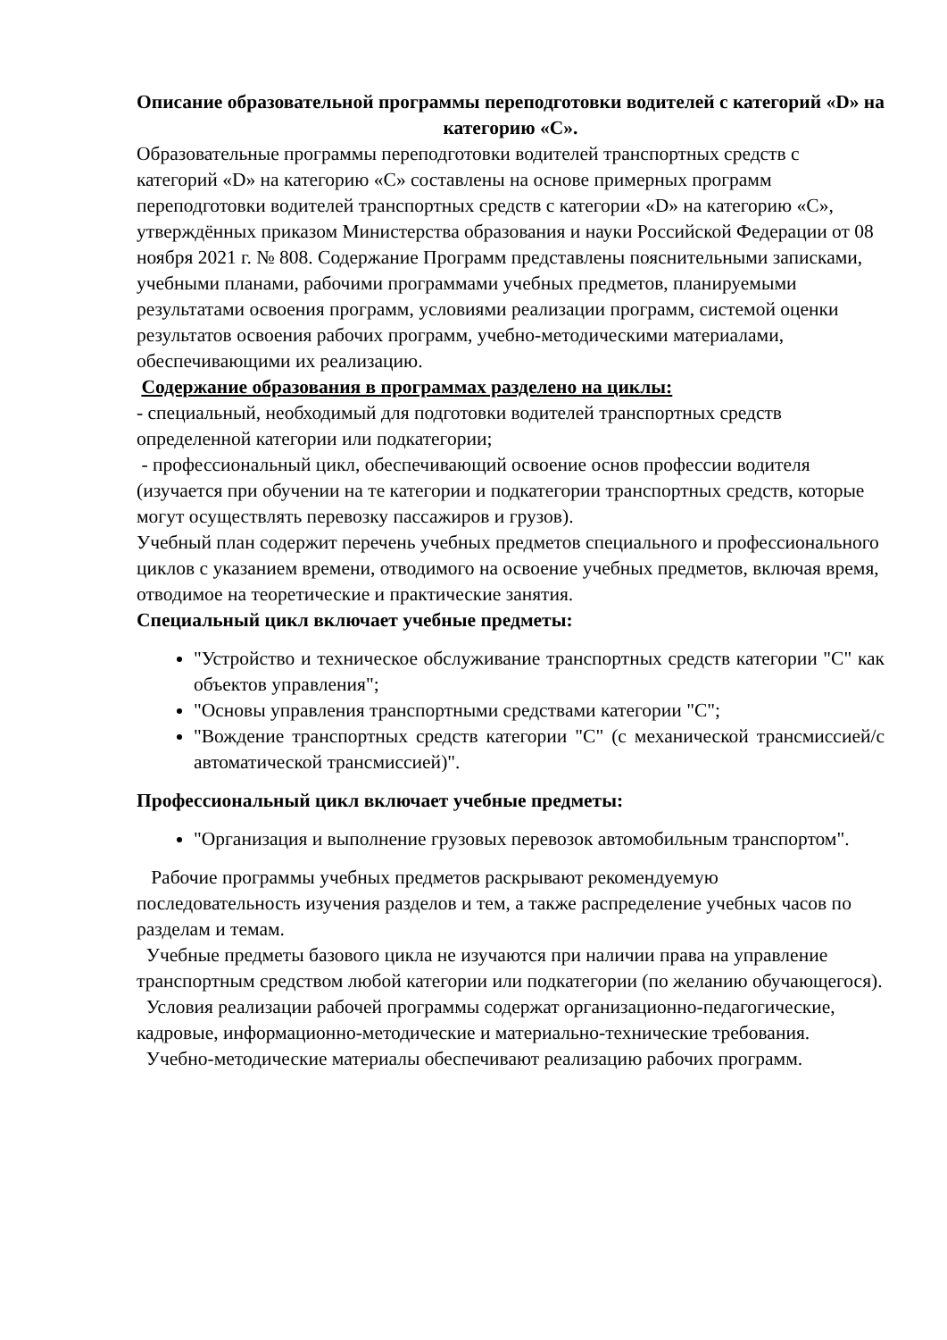Описание образовательной программы переподготовки водителей с категорий «D» на категорию «C».
Образовательные программы переподготовки водителей транспортных средств с категорий «D» на категорию «C» составлены на основе примерных программ переподготовки водителей транспортных средств с категории «D» на категорию «С», утверждённых приказом Министерства образования и науки Российской Федерации от 08 ноября 2021 г. № 808. Содержание Программ представлены пояснительными записками, учебными планами, рабочими программами учебных предметов, планируемыми результатами освоения программ, условиями реализации программ, системой оценки результатов освоения рабочих программ, учебно-методическими материалами, обеспечивающими их реализацию.
Содержание образования в программах разделено на циклы:
- специальный, необходимый для подготовки водителей транспортных средств определенной категории или подкатегории;
- профессиональный цикл, обеспечивающий освоение основ профессии водителя (изучается при обучении на те категории и подкатегории транспортных средств, которые могут осуществлять перевозку пассажиров и грузов).
Учебный план содержит перечень учебных предметов специального и профессионального циклов с указанием времени, отводимого на освоение учебных предметов, включая время, отводимое на теоретические и практические занятия.
Специальный цикл включает учебные предметы:
"Устройство и техническое обслуживание транспортных средств категории "C" как объектов управления";
"Основы управления транспортными средствами категории "C";
"Вождение транспортных средств категории "C" (с механической трансмиссией/с автоматической трансмиссией)".
Профессиональный цикл включает учебные предметы:
"Организация и выполнение грузовых перевозок автомобильным транспортом".
Рабочие программы учебных предметов раскрывают рекомендуемую последовательность изучения разделов и тем, а также распределение учебных часов по разделам и темам.
Учебные предметы базового цикла не изучаются при наличии права на управление транспортным средством любой категории или подкатегории (по желанию обучающегося).
Условия реализации рабочей программы содержат организационно-педагогические, кадровые, информационно-методические и материально-технические требования.
Учебно-методические материалы обеспечивают реализацию рабочих программ.